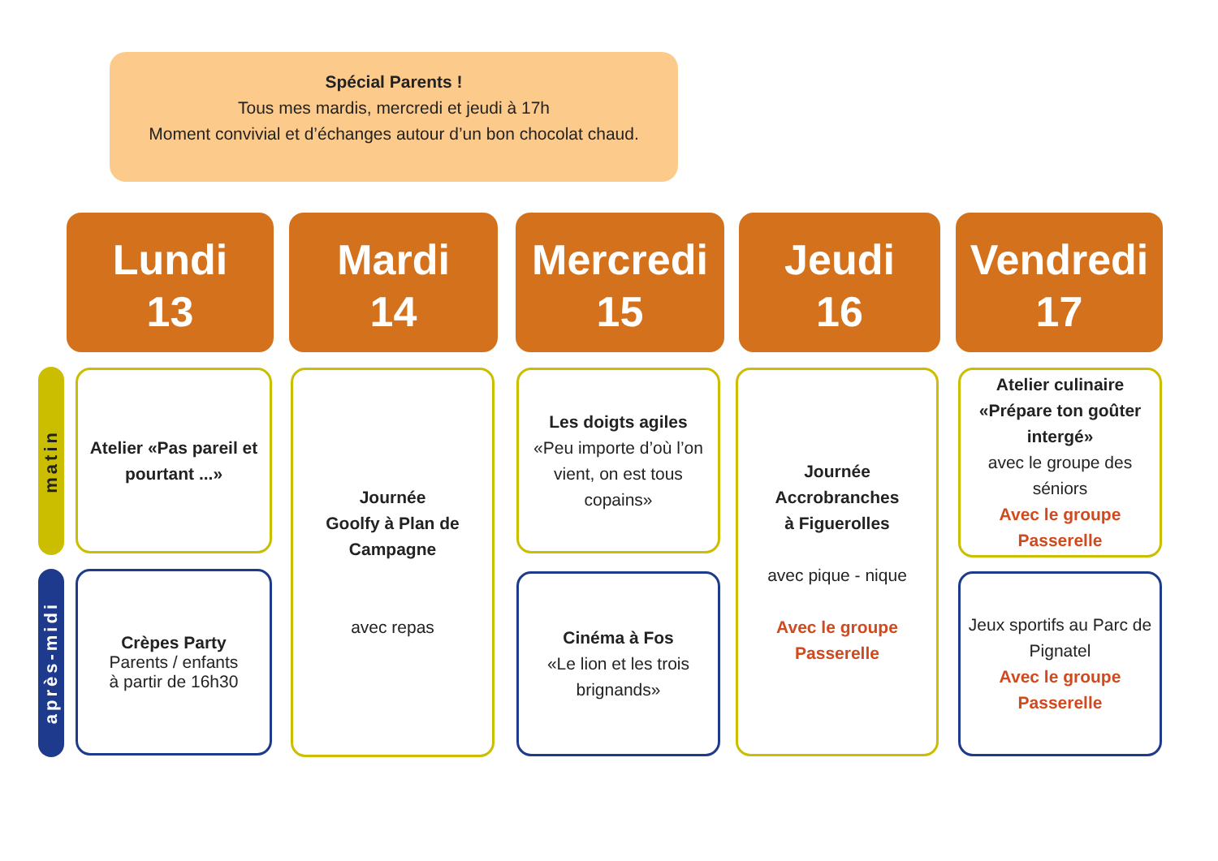Spécial Parents !
Tous mes mardis, mercredi et jeudi à 17h
Moment convivial et d’échanges autour d’un bon chocolat chaud.
Lundi
13
Mardi
14
Mercredi
15
Jeudi
16
Vendredi
17
matin
après-midi
Atelier «Pas pareil et pourtant ...»
Crèpes Party
Parents / enfants
à partir de 16h30
Journée
Goolfy à Plan de Campagne
avec repas
Les doigts agiles
«Peu importe d’où l’on vient, on est tous copains»
Cinéma à Fos
«Le lion et les trois brignands»
Journée Accrobranches
à Figuerolles
avec pique - nique
Avec le groupe Passerelle
Atelier culinaire «Prépare ton goûter intergé»
avec le groupe des séniors
Avec le groupe Passerelle
Jeux sportifs au Parc de Pignatel
Avec le groupe Passerelle